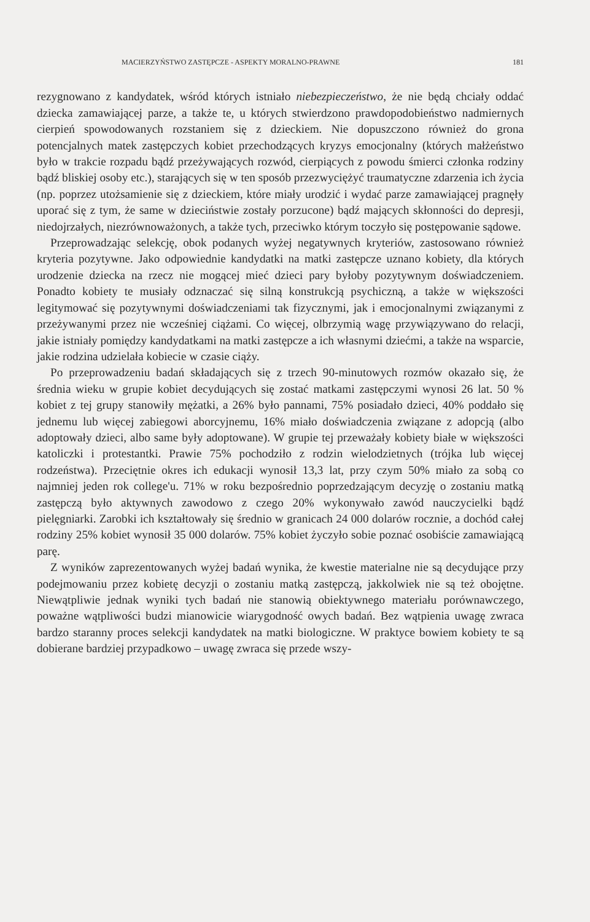MACIERZYŃSTWO ZASTĘPCZE - ASPEKTY MORALNO-PRAWNE 181
rezygnowano z kandydatek, wśród których istniało niebezpieczeństwo, że nie będą chciały oddać dziecka zamawiającej parze, a także te, u których stwierdzono prawdopodobieństwo nadmiernych cierpień spowodowanych rozstaniem się z dzieckiem. Nie dopuszczono również do grona potencjalnych matek zastępczych kobiet przechodzących kryzys emocjonalny (których małżeństwo było w trakcie rozpadu bądź przeżywających rozwód, cierpiących z powodu śmierci członka rodziny bądź bliskiej osoby etc.), starających się w ten sposób przezwyciężyć traumatyczne zdarzenia ich życia (np. poprzez utożsamienie się z dzieckiem, które miały urodzić i wydać parze zamawiającej pragnęły uporać się z tym, że same w dzieciństwie zostały porzucone) bądź mających skłonności do depresji, niedojrzałych, niezrównoważonych, a także tych, przeciwko którym toczyło się postępowanie sądowe.
Przeprowadzając selekcję, obok podanych wyżej negatywnych kryteriów, zastosowano również kryteria pozytywne. Jako odpowiednie kandydatki na matki zastępcze uznano kobiety, dla których urodzenie dziecka na rzecz nie mogącej mieć dzieci pary byłoby pozytywnym doświadczeniem. Ponadto kobiety te musiały odznaczać się silną konstrukcją psychiczną, a także w większości legitymować się pozytywnymi doświadczeniami tak fizycznymi, jak i emocjonalnymi związanymi z przeżywanymi przez nie wcześniej ciążami. Co więcej, olbrzymią wagę przywiązywano do relacji, jakie istniały pomiędzy kandydatkami na matki zastępcze a ich własnymi dziećmi, a także na wsparcie, jakie rodzina udzielała kobiecie w czasie ciąży.
Po przeprowadzeniu badań składających się z trzech 90-minutowych rozmów okazało się, że średnia wieku w grupie kobiet decydujących się zostać matkami zastępczymi wynosi 26 lat. 50 % kobiet z tej grupy stanowiły mężatki, a 26% było pannami, 75% posiadało dzieci, 40% poddało się jednemu lub więcej zabiegowi aborcyjnemu, 16% miało doświadczenia związane z adopcją (albo adoptowały dzieci, albo same były adoptowane). W grupie tej przeważały kobiety białe w większości katoliczki i protestantki. Prawie 75% pochodziło z rodzin wielodzietnych (trójka lub więcej rodzeństwa). Przeciętnie okres ich edukacji wynosił 13,3 lat, przy czym 50% miało za sobą co najmniej jeden rok college'u. 71% w roku bezpośrednio poprzedzającym decyzję o zostaniu matką zastępczą było aktywnych zawodowo z czego 20% wykonywało zawód nauczycielki bądź pielęgniarki. Zarobki ich kształtowały się średnio w granicach 24 000 dolarów rocznie, a dochód całej rodziny 25% kobiet wynosił 35 000 dolarów. 75% kobiet życzyło sobie poznać osobiście zamawiającą parę.
Z wyników zaprezentowanych wyżej badań wynika, że kwestie materialne nie są decydujące przy podejmowaniu przez kobietę decyzji o zostaniu matką zastępczą, jakkolwiek nie są też obojętne. Niewątpliwie jednak wyniki tych badań nie stanowią obiektywnego materiału porównawczego, poważne wątpliwości budzi mianowicie wiarygodność owych badań. Bez wątpienia uwagę zwraca bardzo staranny proces selekcji kandydatek na matki biologiczne. W praktyce bowiem kobiety te są dobierane bardziej przypadkowo – uwagę zwraca się przede wszy-